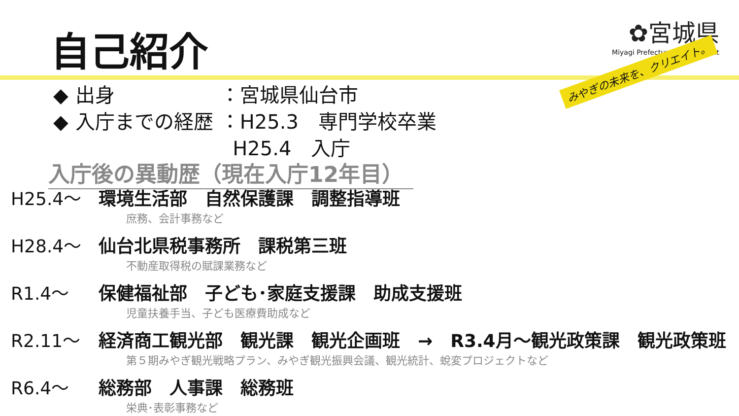自己紹介
✿宮城県
Miyagi Prefectural Government
みやぎの未来を、クリエイト。
| ◆ | 出身 | ：宮城県仙台市 |
| ◆ | 入庁までの経歴 | ：H25.3 専門学校卒業 |
| | | H25.4 入庁 |
入庁後の異動歴（現在入庁12年目）
H25.4～ 環境生活部　自然保護課　調整指導班
庶務、会計事務など
H28.4～ 仙台北県税事務所　課税第三班
不動産取得税の賦課業務など
R1.4～ 保健福祉部　子ども･家庭支援課　助成支援班
児童扶養手当、子ども医療費助成など
R2.11～ 経済商工観光部　観光課　観光企画班　→　R3.4月～観光政策課　観光政策班
第５期みやぎ観光戦略プラン、みやぎ観光振興会議、観光統計、蛻変プロジェクトなど
R6.4～ 総務部　人事課　総務班
栄典･表彰事務など